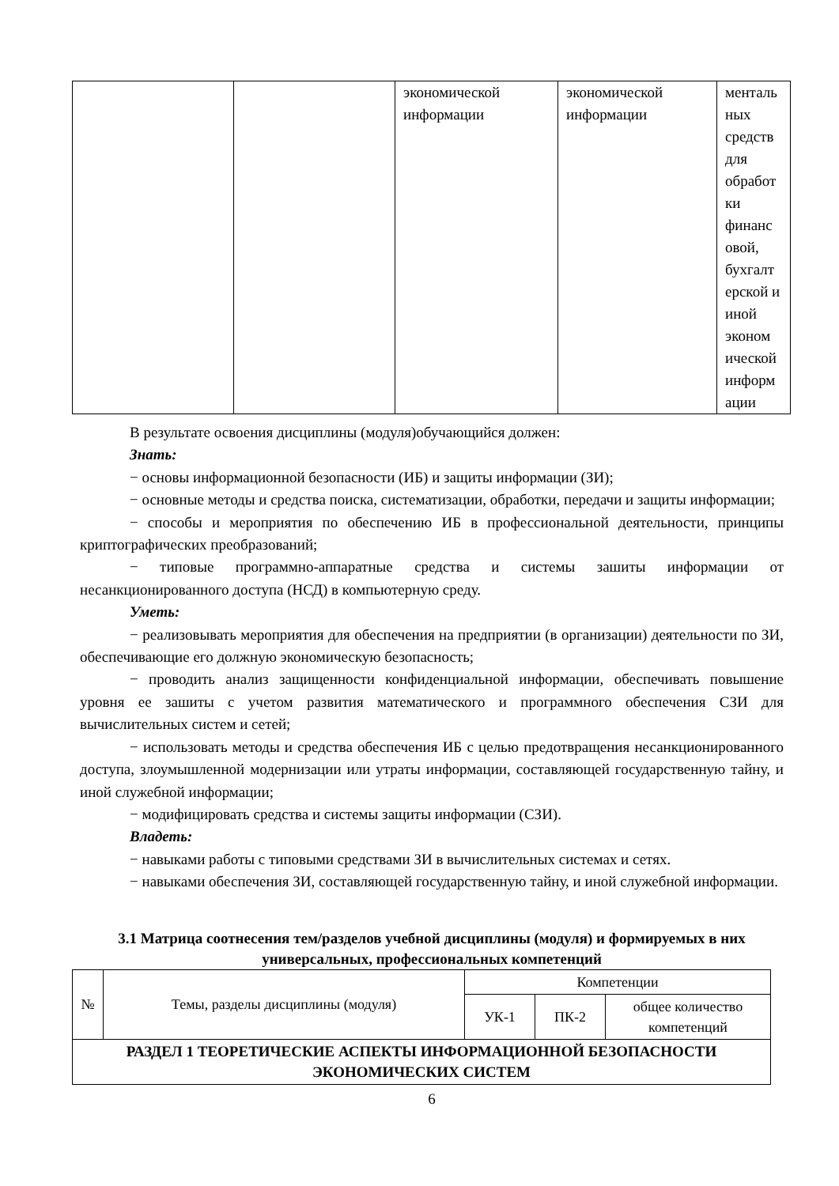| | | экономической информации | экономической информации | менталь ных средств для обработ ки финанс овой, бухгалт ерской и иной эконом ической информ ации |
В результате освоения дисциплины (модуля)обучающийся должен:
Знать:
− основы информационной безопасности (ИБ) и защиты информации (ЗИ);
− основные методы и средства поиска, систематизации, обработки, передачи и защиты информации;
− способы и мероприятия по обеспечению ИБ в профессиональной деятельности, принципы криптографических преобразований;
− типовые программно-аппаратные средства и системы зашиты информации от несанкционированного доступа (НСД) в компьютерную среду.
Уметь:
− реализовывать мероприятия для обеспечения на предприятии (в организации) деятельности по ЗИ, обеспечивающие его должную экономическую безопасность;
− проводить анализ защищенности конфиденциальной информации, обеспечивать повышение уровня ее зашиты с учетом развития математического и программного обеспечения СЗИ для вычислительных систем и сетей;
− использовать методы и средства обеспечения ИБ с целью предотвращения несанкционированного доступа, злоумышленной модернизации или утраты информации, составляющей государственную тайну, и иной служебной информации;
− модифицировать средства и системы защиты информации (СЗИ).
Владеть:
− навыками работы с типовыми средствами ЗИ в вычислительных системах и сетях.
− навыками обеспечения ЗИ, составляющей государственную тайну, и иной служебной информации.
3.1 Матрица соотнесения тем/разделов учебной дисциплины (модуля) и формируемых в них универсальных, профессиональных компетенций
| № | Темы, разделы дисциплины (модуля) | Компетенции | | |
| --- | --- | --- | --- | --- |
| | | УК-1 | ПК-2 | общее количество компетенций |
| РАЗДЕЛ 1 ТЕОРЕТИЧЕСКИЕ АСПЕКТЫ ИНФОРМАЦИОННОЙ БЕЗОПАСНОСТИ ЭКОНОМИЧЕСКИХ СИСТЕМ | | | | |
6